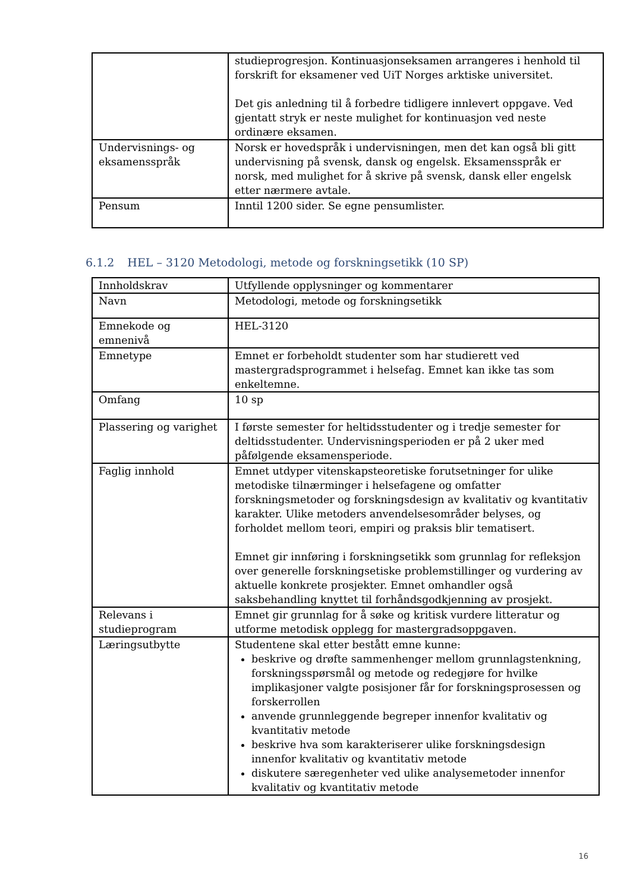| | studieprogresjon. Kontinuasjonseksamen arrangeres i henhold til forskrift for eksamener ved UiT Norges arktiske universitet. Det gis anledning til å forbedre tidligere innlevert oppgave. Ved gjentatt stryk er neste mulighet for kontinuasjon ved neste ordinære eksamen. |
| Undervisnings- og eksamensspråk | Norsk er hovedspråk i undervisningen, men det kan også bli gitt undervisning på svensk, dansk og engelsk. Eksamensspråk er norsk, med mulighet for å skrive på svensk, dansk eller engelsk etter nærmere avtale. |
| Pensum | Inntil 1200 sider. Se egne pensumlister. |
6.1.2 HEL – 3120 Metodologi, metode og forskningsetikk (10 SP)
| Innholdskrav | Utfyllende opplysninger og kommentarer |
| --- | --- |
| Navn | Metodologi, metode og forskningsetikk |
| Emnekode og emnenivå | HEL-3120 |
| Emnetype | Emnet er forbeholdt studenter som har studierett ved mastergradsprogrammet i helsefag. Emnet kan ikke tas som enkeltemne. |
| Omfang | 10 sp |
| Plassering og varighet | I første semester for heltidsstudenter og i tredje semester for deltidsstudenter. Undervisningsperioden er på 2 uker med påfølgende eksamensperiode. |
| Faglig innhold | Emnet utdyper vitenskapsteoretiske forutsetninger for ulike metodiske tilnærminger i helsefagene og omfatter forskningsmetoder og forskningsdesign av kvalitativ og kvantitativ karakter. Ulike metoders anvendelsesområder belyses, og forholdet mellom teori, empiri og praksis blir tematisert. Emnet gir innføring i forskningsetikk som grunnlag for refleksjon over generelle forskningsetiske problemstillinger og vurdering av aktuelle konkrete prosjekter. Emnet omhandler også saksbehandling knyttet til forhåndsgodkjenning av prosjekt. |
| Relevans i studieprogram | Emnet gir grunnlag for å søke og kritisk vurdere litteratur og utforme metodisk opplegg for mastergradsoppgaven. |
| Læringsutbytte | Studentene skal etter bestått emne kunne: beskrive og drøfte sammenhenger mellom grunnlagstenkning, forskningsspørsmål og metode og redegjøre for hvilke implikasjoner valgte posisjoner får for forskningsprosessen og forskerrollen anvende grunnleggende begreper innenfor kvalitativ og kvantitativ metode beskrive hva som karakteriserer ulike forskningsdesign innenfor kvalitativ og kvantitativ metode diskutere særegenheter ved ulike analysemetoder innenfor kvalitativ og kvantitativ metode |
16